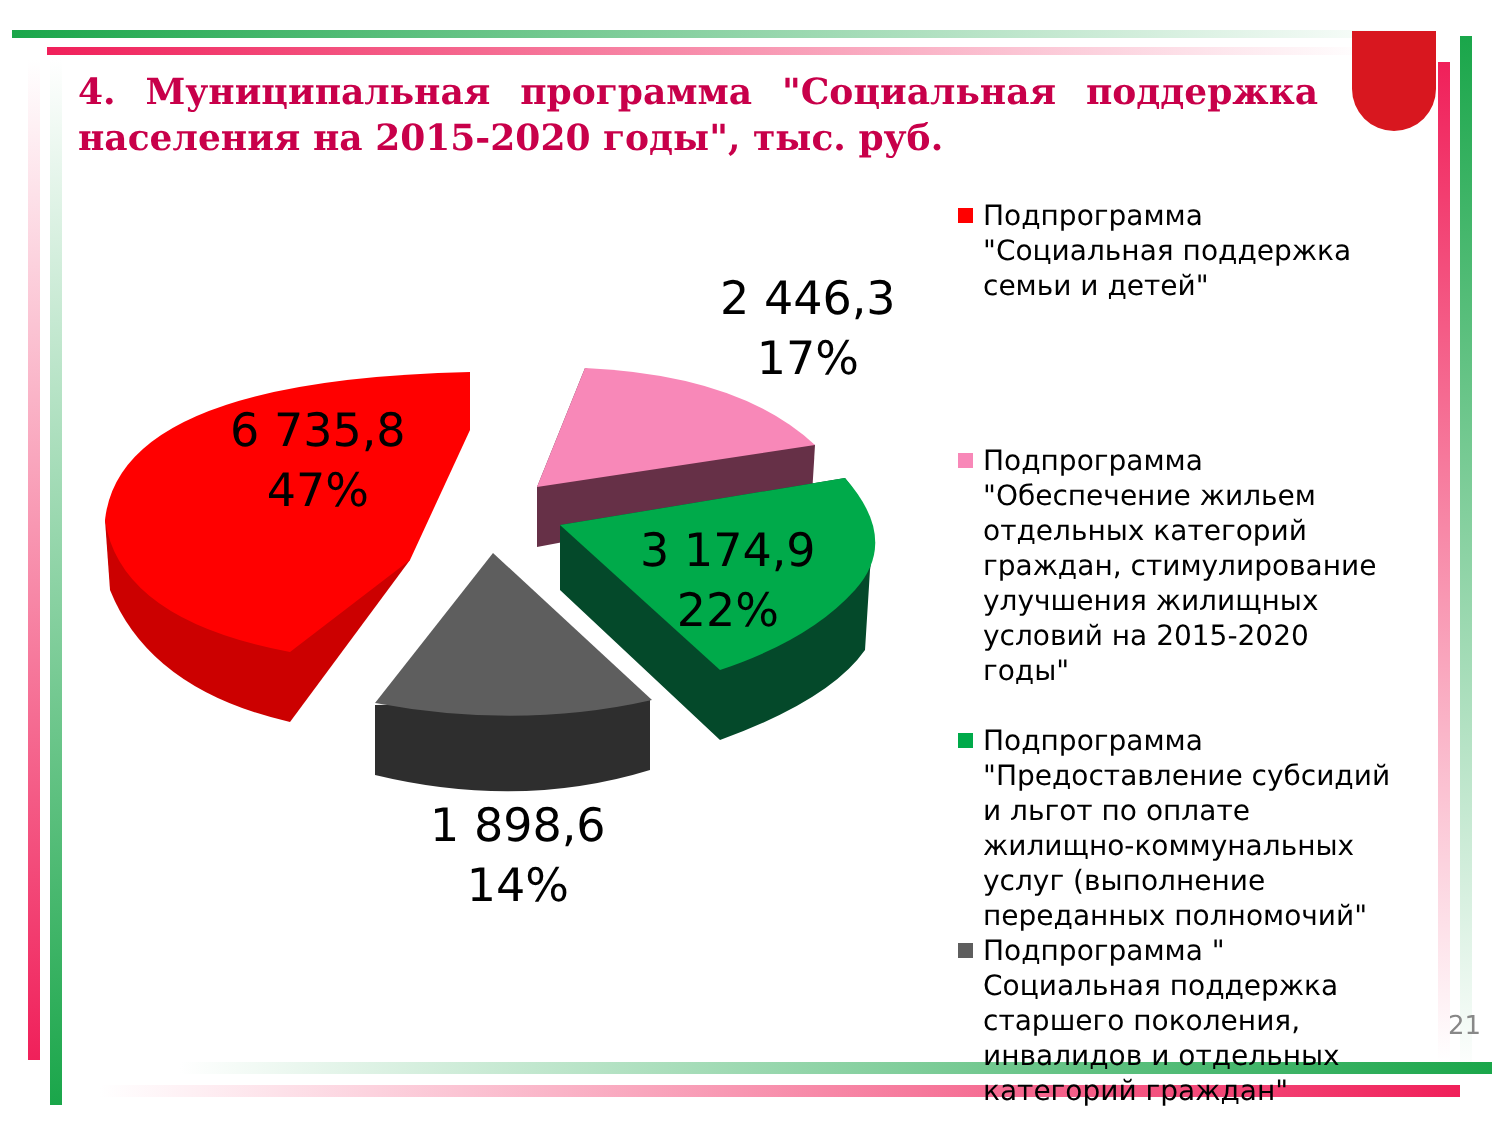4. Муниципальная программа "Социальная поддержка населения на 2015-2020 годы", тыс. руб.
6 735,8
47%
2 446,3
17%
3 174,9
22%
1 898,6
14%
Подпрограмма "Социальная поддержка семьи и детей"
Подпрограмма "Обеспечение жильем отдельных категорий граждан, стимулирование улучшения жилищных условий на 2015-2020 годы"
Подпрограмма "Предоставление субсидий и льгот по оплате жилищно-коммунальных услуг (выполнение переданных полномочий"
Подпрограмма " Социальная поддержка старшего поколения, инвалидов и отдельных категорий граждан"
21